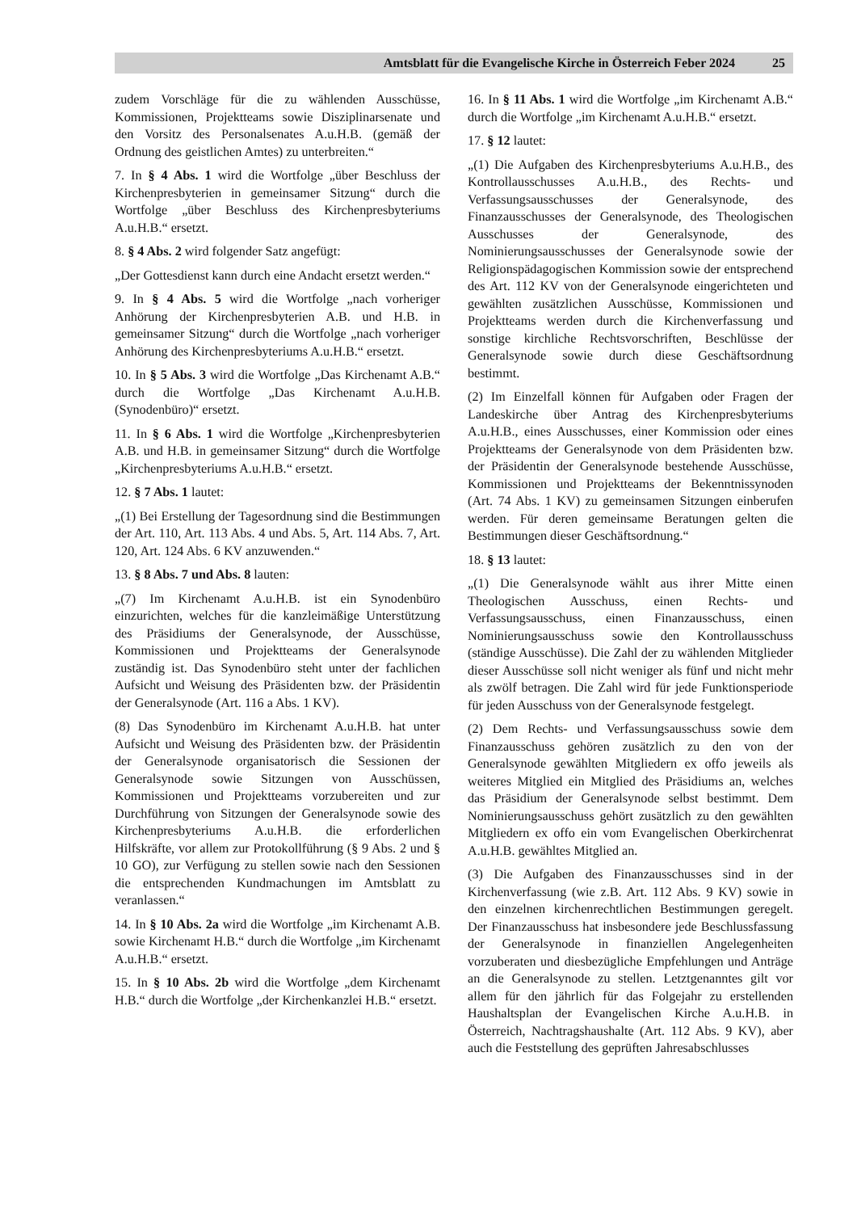Amtsblatt für die Evangelische Kirche in Österreich Feber 2024 25
zudem Vorschläge für die zu wählenden Ausschüsse, Kommissionen, Projektteams sowie Disziplinarsenate und den Vorsitz des Personalsenates A.u.H.B. (gemäß der Ordnung des geistlichen Amtes) zu unterbreiten.“
7. In § 4 Abs. 1 wird die Wortfolge „über Beschluss der Kirchenpresbyterien in gemeinsamer Sitzung“ durch die Wortfolge „über Beschluss des Kirchenpresbyteriums A.u.H.B.“ ersetzt.
8. § 4 Abs. 2 wird folgender Satz angefügt:
„Der Gottesdienst kann durch eine Andacht ersetzt werden.“
9. In § 4 Abs. 5 wird die Wortfolge „nach vorheriger Anhörung der Kirchenpresbyterien A.B. und H.B. in gemeinsamer Sitzung“ durch die Wortfolge „nach vorheriger Anhörung des Kirchenpresbyteriums A.u.H.B.“ ersetzt.
10. In § 5 Abs. 3 wird die Wortfolge „Das Kirchenamt A.B.“ durch die Wortfolge „Das Kirchenamt A.u.H.B. (Synodenbüro)“ ersetzt.
11. In § 6 Abs. 1 wird die Wortfolge „Kirchenpresbyterien A.B. und H.B. in gemeinsamer Sitzung“ durch die Wortfolge „Kirchenpresbyteriums A.u.H.B.“ ersetzt.
12. § 7 Abs. 1 lautet:
„(1) Bei Erstellung der Tagesordnung sind die Bestimmungen der Art. 110, Art. 113 Abs. 4 und Abs. 5, Art. 114 Abs. 7, Art. 120, Art. 124 Abs. 6 KV anzuwenden.“
13. § 8 Abs. 7 und Abs. 8 lauten:
„(7) Im Kirchenamt A.u.H.B. ist ein Synodenbüro einzurichten, welches für die kanzleimäßige Unterstützung des Präsidiums der Generalsynode, der Ausschüsse, Kommissionen und Projektteams der Generalsynode zuständig ist. Das Synodenbüro steht unter der fachlichen Aufsicht und Weisung des Präsidenten bzw. der Präsidentin der Generalsynode (Art. 116 a Abs. 1 KV).
(8) Das Synodenbüro im Kirchenamt A.u.H.B. hat unter Aufsicht und Weisung des Präsidenten bzw. der Präsidentin der Generalsynode organisatorisch die Sessionen der Generalsynode sowie Sitzungen von Ausschüssen, Kommissionen und Projektteams vorzubereiten und zur Durchführung von Sitzungen der Generalsynode sowie des Kirchenpresbyteriums A.u.H.B. die erforderlichen Hilfskräfte, vor allem zur Protokollführung (§ 9 Abs. 2 und § 10 GO), zur Verfügung zu stellen sowie nach den Sessionen die entsprechenden Kundmachungen im Amtsblatt zu veranlassen.“
14. In § 10 Abs. 2a wird die Wortfolge „im Kirchenamt A.B. sowie Kirchenamt H.B.“ durch die Wortfolge „im Kirchenamt A.u.H.B.“ ersetzt.
15. In § 10 Abs. 2b wird die Wortfolge „dem Kirchenamt H.B.“ durch die Wortfolge „der Kirchenkanzlei H.B.“ ersetzt.
16. In § 11 Abs. 1 wird die Wortfolge „im Kirchenamt A.B.“ durch die Wortfolge „im Kirchenamt A.u.H.B.“ ersetzt.
17. § 12 lautet:
„(1) Die Aufgaben des Kirchenpresbyteriums A.u.H.B., des Kontrollausschusses A.u.H.B., des Rechts- und Verfassungsausschusses der Generalsynode, des Finanzausschusses der Generalsynode, des Theologischen Ausschusses der Generalsynode, des Nominierungsausschusses der Generalsynode sowie der Religionspädagogischen Kommission sowie der entsprechend des Art. 112 KV von der Generalsynode eingerichteten und gewählten zusätzlichen Ausschüsse, Kommissionen und Projektteams werden durch die Kirchenverfassung und sonstige kirchliche Rechtsvorschriften, Beschlüsse der Generalsynode sowie durch diese Geschäftsordnung bestimmt.
(2) Im Einzelfall können für Aufgaben oder Fragen der Landeskirche über Antrag des Kirchenpresbyteriums A.u.H.B., eines Ausschusses, einer Kommission oder eines Projektteams der Generalsynode von dem Präsidenten bzw. der Präsidentin der Generalsynode bestehende Ausschüsse, Kommissionen und Projektteams der Bekenntnissynoden (Art. 74 Abs. 1 KV) zu gemeinsamen Sitzungen einberufen werden. Für deren gemeinsame Beratungen gelten die Bestimmungen dieser Geschäftsordnung.“
18. § 13 lautet:
„(1) Die Generalsynode wählt aus ihrer Mitte einen Theologischen Ausschuss, einen Rechts- und Verfassungsausschuss, einen Finanzausschuss, einen Nominierungsausschuss sowie den Kontrollausschuss (ständige Ausschüsse). Die Zahl der zu wählenden Mitglieder dieser Ausschüsse soll nicht weniger als fünf und nicht mehr als zwölf betragen. Die Zahl wird für jede Funktionsperiode für jeden Ausschuss von der Generalsynode festgelegt.
(2) Dem Rechts- und Verfassungsausschuss sowie dem Finanzausschuss gehören zusätzlich zu den von der Generalsynode gewählten Mitgliedern ex offo jeweils als weiteres Mitglied ein Mitglied des Präsidiums an, welches das Präsidium der Generalsynode selbst bestimmt. Dem Nominierungsausschuss gehört zusätzlich zu den gewählten Mitgliedern ex offo ein vom Evangelischen Oberkirchenrat A.u.H.B. gewähltes Mitglied an.
(3) Die Aufgaben des Finanzausschusses sind in der Kirchenverfassung (wie z.B. Art. 112 Abs. 9 KV) sowie in den einzelnen kirchenrechtlichen Bestimmungen geregelt. Der Finanzausschuss hat insbesondere jede Beschlussfassung der Generalsynode in finanziellen Angelegenheiten vorzuberaten und diesbezügliche Empfehlungen und Anträge an die Generalsynode zu stellen. Letztgenanntes gilt vor allem für den jährlich für das Folgejahr zu erstellenden Haushaltsplan der Evangelischen Kirche A.u.H.B. in Österreich, Nachtragshaushalte (Art. 112 Abs. 9 KV), aber auch die Feststellung des geprüften Jahresabschlusses